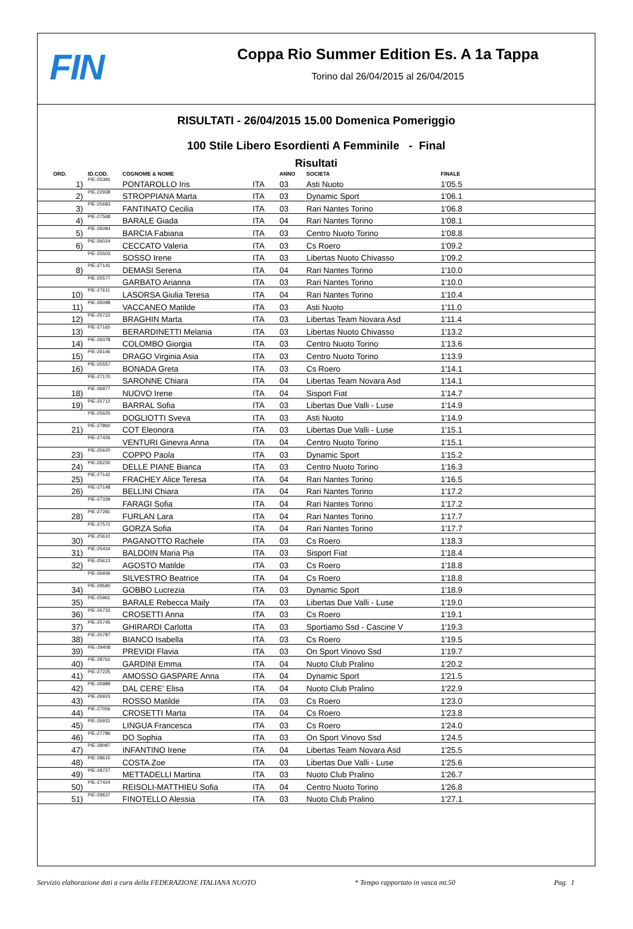FIN
Coppa Rio Summer Edition Es. A 1a Tappa
Torino dal 26/04/2015 al 26/04/2015
RISULTATI - 26/04/2015 15.00 Domenica Pomeriggio
100 Stile Libero Esordienti A Femminile - Final
Risultati
| ORD. | ID.COD. | COGNOME & NOME | | ANNO | SOCIETA | FINALE |
| --- | --- | --- | --- | --- | --- | --- |
| 1) | PIE-25391 | PONTAROLLO Iris | ITA | 03 | Asti Nuoto | 1'05.5 |
| 2) | PIE-22938 | STROPPIANA Marta | ITA | 03 | Dynamic Sport | 1'06.1 |
| 3) | PIE-25683 | FANTINATO Cecilia | ITA | 03 | Rari Nantes Torino | 1'06.8 |
| 4) | PIE-27568 | BARALE Giada | ITA | 04 | Rari Nantes Torino | 1'08.1 |
| 5) | PIE-26084 | BARCIA Fabiana | ITA | 03 | Centro Nuoto Torino | 1'08.8 |
| 6) | PIE-26024 | CECCATO Valeria | ITA | 03 | Cs Roero | 1'09.2 |
| | PIE-25503 | SOSSO Irene | ITA | 03 | Libertas Nuoto Chivasso | 1'09.2 |
| 8) | PIE-27141 | DEMASI Serena | ITA | 04 | Rari Nantes Torino | 1'10.0 |
| | PIE-25577 | GARBATO Arianna | ITA | 03 | Rari Nantes Torino | 1'10.0 |
| 10) | PIE-27611 | LASORSA Giulia Teresa | ITA | 04 | Rari Nantes Torino | 1'10.4 |
| 11) | PIE-26098 | VACCANEO Matilde | ITA | 03 | Asti Nuoto | 1'11.0 |
| 12) | PIE-25722 | BRAGHIN Marta | ITA | 03 | Libertas Team Novara Asd | 1'11.4 |
| 13) | PIE-27165 | BERARDINETTI Melania | ITA | 03 | Libertas Nuoto Chivasso | 1'13.2 |
| 14) | PIE-26078 | COLOMBO Giorgia | ITA | 03 | Centro Nuoto Torino | 1'13.6 |
| 15) | PIE-26146 | DRAGO Virginia Asia | ITA | 03 | Centro Nuoto Torino | 1'13.9 |
| 16) | PIE-25557 | BONADA Greta | ITA | 03 | Cs Roero | 1'14.1 |
| | PIE-27170 | SARONNE Chiara | ITA | 04 | Libertas Team Novara Asd | 1'14.1 |
| 18) | PIE-26977 | NUOVO Irene | ITA | 04 | Sisport Fiat | 1'14.7 |
| 19) | PIE-25712 | BARRAL Sofia | ITA | 03 | Libertas Due Valli - Luse | 1'14.9 |
| | PIE-25625 | DOGLIOTTI Sveva | ITA | 03 | Asti Nuoto | 1'14.9 |
| 21) | PIE-27860 | COT Eleonora | ITA | 03 | Libertas Due Valli - Luse | 1'15.1 |
| | PIE-27426 | VENTURI Ginevra Anna | ITA | 04 | Centro Nuoto Torino | 1'15.1 |
| 23) | PIE-25620 | COPPO Paola | ITA | 03 | Dynamic Sport | 1'15.2 |
| 24) | PIE-26230 | DELLE PIANE Bianca | ITA | 03 | Centro Nuoto Torino | 1'16.3 |
| 25) | PIE-27142 | FRACHEY Alice Teresa | ITA | 04 | Rari Nantes Torino | 1'16.5 |
| 26) | PIE-27148 | BELLINI Chiara | ITA | 04 | Rari Nantes Torino | 1'17.2 |
| | PIE-27339 | FARAGI Sofia | ITA | 04 | Rari Nantes Torino | 1'17.2 |
| 28) | PIE-27281 | FURLAN Lara | ITA | 04 | Rari Nantes Torino | 1'17.7 |
| | PIE-27572 | GORZA Sofia | ITA | 04 | Rari Nantes Torino | 1'17.7 |
| 30) | PIE-25610 | PAGANOTTO Rachele | ITA | 03 | Cs Roero | 1'18.3 |
| 31) | PIE-25434 | BALDOIN Maria Pia | ITA | 03 | Sisport Fiat | 1'18.4 |
| 32) | PIE-25613 | AGOSTO Matilde | ITA | 03 | Cs Roero | 1'18.8 |
| | PIE-26936 | SILVESTRO Beatrice | ITA | 04 | Cs Roero | 1'18.8 |
| 34) | PIE-29590 | GOBBO Lucrezia | ITA | 03 | Dynamic Sport | 1'18.9 |
| 35) | PIE-25961 | BARALE Rebecca Maily | ITA | 03 | Libertas Due Valli - Luse | 1'19.0 |
| 36) | PIE-26733 | CROSETTI Anna | ITA | 03 | Cs Roero | 1'19.1 |
| 37) | PIE-25745 | GHIRARDI Carlotta | ITA | 03 | Sportiamo Ssd - Cascine V | 1'19.3 |
| 38) | PIE-25787 | BIANCO Isabella | ITA | 03 | Cs Roero | 1'19.5 |
| 39) | PIE-29408 | PREVIDI Flavia | ITA | 03 | On Sport Vinovo Ssd | 1'19.7 |
| 40) | PIE-28762 | GARDINI Emma | ITA | 04 | Nuoto Club Pralino | 1'20.2 |
| 41) | PIE-27225 | AMOSSO GASPARE Anna | ITA | 04 | Dynamic Sport | 1'21.5 |
| 42) | PIE-26989 | DAL CERE' Elisa | ITA | 04 | Nuoto Club Pralino | 1'22.9 |
| 43) | PIE-26923 | ROSSO Matilde | ITA | 03 | Cs Roero | 1'23.0 |
| 44) | PIE-27056 | CROSETTI Marta | ITA | 04 | Cs Roero | 1'23.8 |
| 45) | PIE-26931 | LINGUA Francesca | ITA | 03 | Cs Roero | 1'24.0 |
| 46) | PIE-27786 | DO Sophia | ITA | 03 | On Sport Vinovo Ssd | 1'24.5 |
| 47) | PIE-28087 | INFANTINO Irene | ITA | 04 | Libertas Team Novara Asd | 1'25.5 |
| 48) | PIE-28615 | COSTA Zoe | ITA | 03 | Libertas Due Valli - Luse | 1'25.6 |
| 49) | PIE-28727 | METTADELLI Martina | ITA | 03 | Nuoto Club Pralino | 1'26.7 |
| 50) | PIE-27424 | REISOLI-MATTHIEU Sofia | ITA | 04 | Centro Nuoto Torino | 1'26.8 |
| 51) | PIE-29637 | FINOTELLO Alessia | ITA | 03 | Nuoto Club Pralino | 1'27.1 |
Servizio elaborazione dati a cura della FEDERAZIONE ITALIANA NUOTO * Tempo rapportato in vasca mt.50 Pag. 1